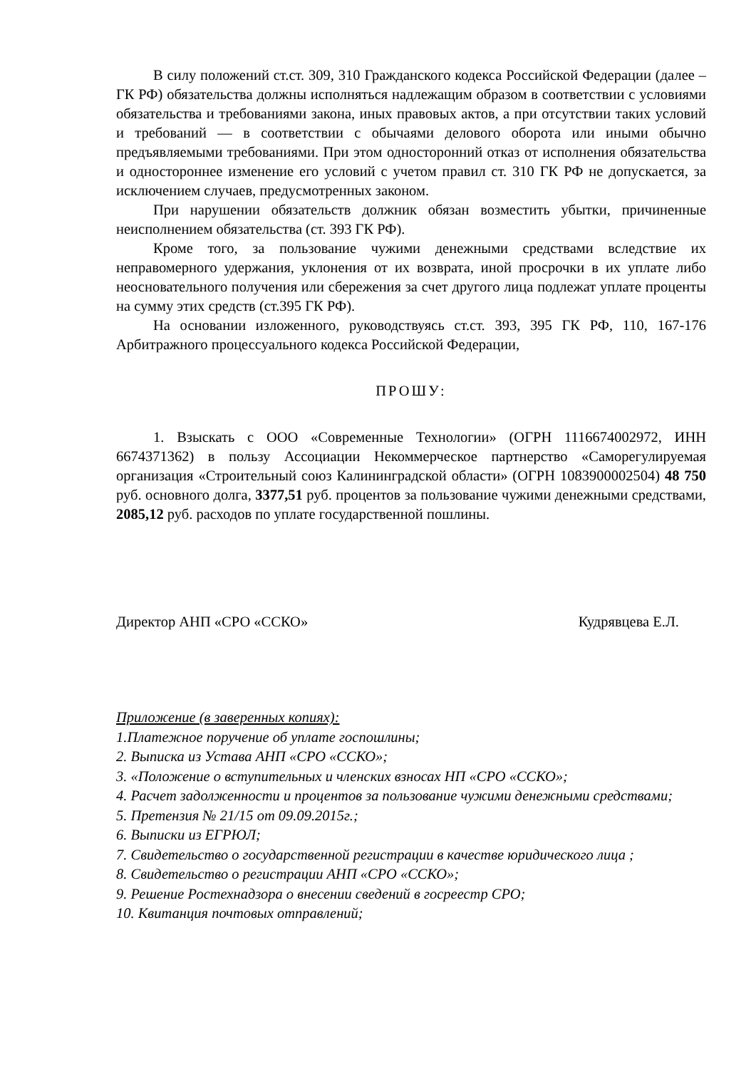В силу положений ст.ст. 309, 310 Гражданского кодекса Российской Федерации (далее – ГК РФ) обязательства должны исполняться надлежащим образом в соответствии с условиями обязательства и требованиями закона, иных правовых актов, а при отсутствии таких условий и требований — в соответствии с обычаями делового оборота или иными обычно предъявляемыми требованиями. При этом односторонний отказ от исполнения обязательства и одностороннее изменение его условий с учетом правил ст. 310 ГК РФ не допускается, за исключением случаев, предусмотренных законом.
При нарушении обязательств должник обязан возместить убытки, причиненные неисполнением обязательства (ст. 393 ГК РФ).
Кроме того, за пользование чужими денежными средствами вследствие их неправомерного удержания, уклонения от их возврата, иной просрочки в их уплате либо неосновательного получения или сбережения за счет другого лица подлежат уплате проценты на сумму этих средств (ст.395 ГК РФ).
На основании изложенного, руководствуясь ст.ст. 393, 395 ГК РФ, 110, 167-176 Арбитражного процессуального кодекса Российской Федерации,
ПРОШУ:
1. Взыскать с ООО «Современные Технологии» (ОГРН 1116674002972, ИНН 6674371362) в пользу Ассоциации Некоммерческое партнерство «Саморегулируемая организация «Строительный союз Калининградской области» (ОГРН 1083900002504) 48 750 руб. основного долга, 3377,51 руб. процентов за пользование чужими денежными средствами, 2085,12 руб. расходов по уплате государственной пошлины.
Директор АНП «СРО «ССКО» Кудрявцева Е.Л.
Приложение (в заверенных копиях):
1.Платежное поручение об уплате госпошлины;
2. Выписка из Устава АНП «СРО «ССКО»;
3. «Положение о вступительных и членских взносах НП «СРО «ССКО»;
4. Расчет задолженности и процентов за пользование чужими денежными средствами;
5. Претензия № 21/15 от 09.09.2015г.;
6. Выписки из ЕГРЮЛ;
7. Свидетельство о государственной регистрации в качестве юридического лица ;
8. Свидетельство о регистрации АНП «СРО «ССКО»;
9. Решение Ростехнадзора о внесении сведений в госреестр СРО;
10. Квитанция почтовых отправлений;